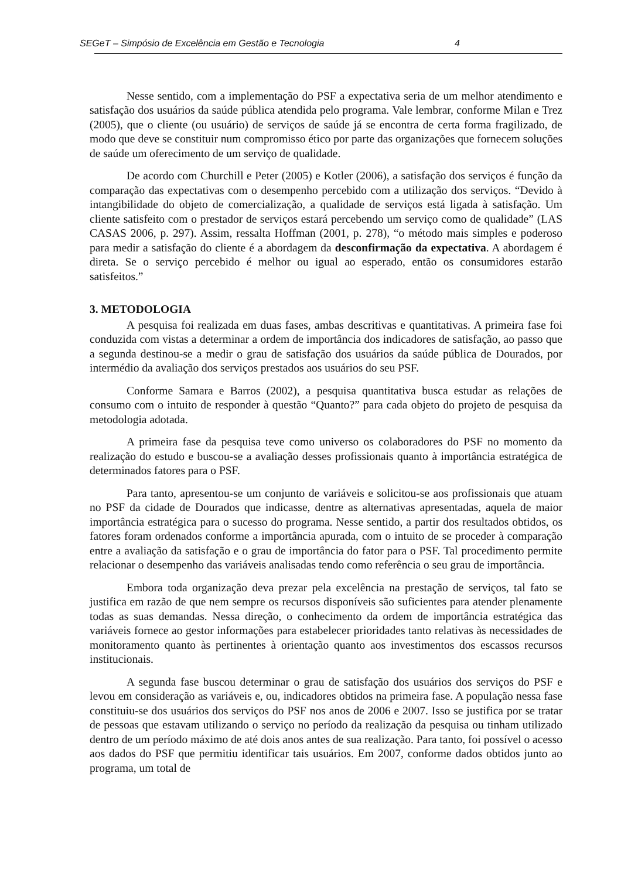SEGeT – Simpósio de Excelência em Gestão e Tecnologia 4
Nesse sentido, com a implementação do PSF a expectativa seria de um melhor atendimento e satisfação dos usuários da saúde pública atendida pelo programa. Vale lembrar, conforme Milan e Trez (2005), que o cliente (ou usuário) de serviços de saúde já se encontra de certa forma fragilizado, de modo que deve se constituir num compromisso ético por parte das organizações que fornecem soluções de saúde um oferecimento de um serviço de qualidade.
De acordo com Churchill e Peter (2005) e Kotler (2006), a satisfação dos serviços é função da comparação das expectativas com o desempenho percebido com a utilização dos serviços. “Devido à intangibilidade do objeto de comercialização, a qualidade de serviços está ligada à satisfação. Um cliente satisfeito com o prestador de serviços estará percebendo um serviço como de qualidade” (LAS CASAS 2006, p. 297). Assim, ressalta Hoffman (2001, p. 278), “o método mais simples e poderoso para medir a satisfação do cliente é a abordagem da desconfirmação da expectativa. A abordagem é direta. Se o serviço percebido é melhor ou igual ao esperado, então os consumidores estarão satisfeitos.”
3. METODOLOGIA
A pesquisa foi realizada em duas fases, ambas descritivas e quantitativas. A primeira fase foi conduzida com vistas a determinar a ordem de importância dos indicadores de satisfação, ao passo que a segunda destinou-se a medir o grau de satisfação dos usuários da saúde pública de Dourados, por intermédio da avaliação dos serviços prestados aos usuários do seu PSF.
Conforme Samara e Barros (2002), a pesquisa quantitativa busca estudar as relações de consumo com o intuito de responder à questão “Quanto?” para cada objeto do projeto de pesquisa da metodologia adotada.
A primeira fase da pesquisa teve como universo os colaboradores do PSF no momento da realização do estudo e buscou-se a avaliação desses profissionais quanto à importância estratégica de determinados fatores para o PSF.
Para tanto, apresentou-se um conjunto de variáveis e solicitou-se aos profissionais que atuam no PSF da cidade de Dourados que indicasse, dentre as alternativas apresentadas, aquela de maior importância estratégica para o sucesso do programa. Nesse sentido, a partir dos resultados obtidos, os fatores foram ordenados conforme a importância apurada, com o intuito de se proceder à comparação entre a avaliação da satisfação e o grau de importância do fator para o PSF. Tal procedimento permite relacionar o desempenho das variáveis analisadas tendo como referência o seu grau de importância.
Embora toda organização deva prezar pela excelência na prestação de serviços, tal fato se justifica em razão de que nem sempre os recursos disponíveis são suficientes para atender plenamente todas as suas demandas. Nessa direção, o conhecimento da ordem de importância estratégica das variáveis fornece ao gestor informações para estabelecer prioridades tanto relativas às necessidades de monitoramento quanto às pertinentes à orientação quanto aos investimentos dos escassos recursos institucionais.
A segunda fase buscou determinar o grau de satisfação dos usuários dos serviços do PSF e levou em consideração as variáveis e, ou, indicadores obtidos na primeira fase. A população nessa fase constituiu-se dos usuários dos serviços do PSF nos anos de 2006 e 2007. Isso se justifica por se tratar de pessoas que estavam utilizando o serviço no período da realização da pesquisa ou tinham utilizado dentro de um período máximo de até dois anos antes de sua realização. Para tanto, foi possível o acesso aos dados do PSF que permitiu identificar tais usuários. Em 2007, conforme dados obtidos junto ao programa, um total de